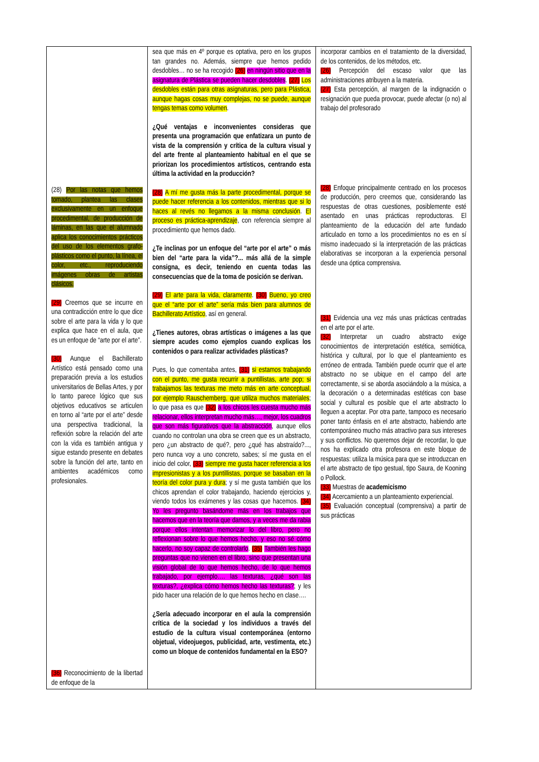| (28) Por las notas que hemos tomado, plantea las clases exclusivamente en un enfoque procedimental, de producción de láminas, en las que el alumnado aplica los conocimientos prácticos del uso de los elementos grafo-plásticos como el punto, la línea, el color, etc., reproduciendo imágenes obras de artistas clásicos. (29) Creemos que se incurre en una contradicción entre lo que dice sobre el arte para la vida y lo que explica que hace en el aula, que es un enfoque de “arte por el arte”. (30) Aunque el Bachillerato Artístico está pensado como una preparación previa a los estudios universitarios de Bellas Artes, y por lo tanto parece lógico que sus objetivos educativos se articulen en torno al “arte por el arte” desde una perspectiva tradicional, la reflexión sobre la relación del arte con la vida es también antigua y sigue estando presente en debates sobre la función del arte, tanto en ambientes académicos como profesionales. (36) Reconocimiento de la libertad de enfoque de la | sea que más en 4º porque es optativa, pero en los grupos tan grandes no. Además, siempre que hemos pedido desdobles… no se ha recogido (26) en ningún sitio que en la asignatura de Plástica se pueden hacer desdobles . (27) Los desdobles están para otras asignaturas, pero para Plástica, aunque hagas cosas muy complejas, no se puede, aunque tengas temas como volumen . ¿Qué ventajas e inconvenientes consideras que presenta una programación que enfatizara un punto de vista de la comprensión y crítica de la cultura visual y del arte frente al planteamiento habitual en el que se priorizan los procedimientos artísticos, centrando esta última la actividad en la producción? (28) A mí me gusta más la parte procedimental, porque se puede hacer referencia a los contenidos, mientras que si lo haces al revés no llegamos a la misma conclusión . El proceso es práctica-aprendizaje , con referencia siempre al procedimiento que hemos dado. ¿Te inclinas por un enfoque del “arte por el arte” o más bien del “arte para la vida”?... más allá de la simple consigna, es decir, teniendo en cuenta todas las consecuencias que de la toma de posición se derivan. (29) El arte para la vida, claramente . (30) Bueno, yo creo que el “arte por el arte” sería más bien para alumnos de Bachillerato Artístico , así en general. ¿Tienes autores, obras artísticas o imágenes a las que siempre acudes como ejemplos cuando explicas los contenidos o para realizar actividades plásticas? Pues, lo que comentaba antes, (31) si estamos trabajando con el punto, me gusta recurrir a puntillistas, arte pop; si trabajamos las texturas me meto más en arte conceptual, por ejemplo Rauschemberg, que utiliza muchos materiales ; lo que pasa es que (32) a los chicos les cuesta mucho más relacionar, ellos interpretan mucho más…, mejor, los cuadros que son más figurativos que la abstracción , aunque ellos cuando no controlan una obra se creen que es un abstracto, pero ¿un abstracto de qué?, pero ¿qué has abstraído?..., pero nunca voy a uno concreto, sabes; sí me gusta en el inicio del color, (33) siempre me gusta hacer referencia a los impresionistas y a los puntillistas, porque se basaban en la teoría del color pura y dura ; y sí me gusta también que los chicos aprendan el color trabajando, haciendo ejercicios y, viendo todos los exámenes y las cosas que hacemos. (34) Yo les pregunto basándome más en los trabajos que hacemos que en la teoría que damos, y a veces me da rabia porque ellos intentan memorizar lo del libro, pero no reflexionan sobre lo que hemos hecho, y eso no sé cómo hacerlo, no soy capaz de controlarlo . (35) También les hago preguntas que no vienen en el libro, sino que presentan una visión global de lo que hemos hecho, de lo que hemos trabajado, por ejemplo…. las texturas, ¿qué son las texturas?, ¿explica cómo hemos hecho las texturas? ; y les pido hacer una relación de lo que hemos hecho en clase…. ¿Sería adecuado incorporar en el aula la comprensión crítica de la sociedad y los individuos a través del estudio de la cultura visual contemporánea (entorno objetual, videojuegos, publicidad, arte, vestimenta, etc.) como un bloque de contenidos fundamental en la ESO? | incorporar cambios en el tratamiento de la diversidad, de los contenidos, de los métodos, etc. (26) Percepción del escaso valor que las administraciones atribuyen a la materia. (27) Esta percepción, al margen de la indignación o resignación que pueda provocar, puede afectar (o no) al trabajo del profesorado (28) Enfoque principalmente centrado en los procesos de producción, pero creemos que, considerando las respuestas de otras cuestiones, posiblemente esté asentado en unas prácticas reproductoras. El planteamiento de la educación del arte fundado articulado en torno a los procedimientos no es en sí mismo inadecuado si la interpretación de las prácticas elaborativas se incorporan a la experiencia personal desde una óptica comprensiva. (31) Evidencia una vez más unas prácticas centradas en el arte por el arte. (32) Interpretar un cuadro abstracto exige conocimientos de interpretación estética, semiótica, histórica y cultural, por lo que el planteamiento es erróneo de entrada. También puede ocurrir que el arte abstracto no se ubique en el campo del arte correctamente, si se aborda asociándolo a la música, a la decoración o a determinadas estéticas con base social y cultural es posible que el arte abstracto lo lleguen a aceptar. Por otra parte, tampoco es necesario poner tanto énfasis en el arte abstracto, habiendo arte contemporáneo mucho más atractivo para sus intereses y sus conflictos. No queremos dejar de recordar, lo que nos ha explicado otra profesora en este bloque de respuestas: utiliza la música para que se introduzcan en el arte abstracto de tipo gestual, tipo Saura, de Kooning o Pollock. (33) Muestras de academicismo (34) Acercamiento a un planteamiento experiencial. (35) Evaluación conceptual (comprensiva) a partir de sus prácticas |